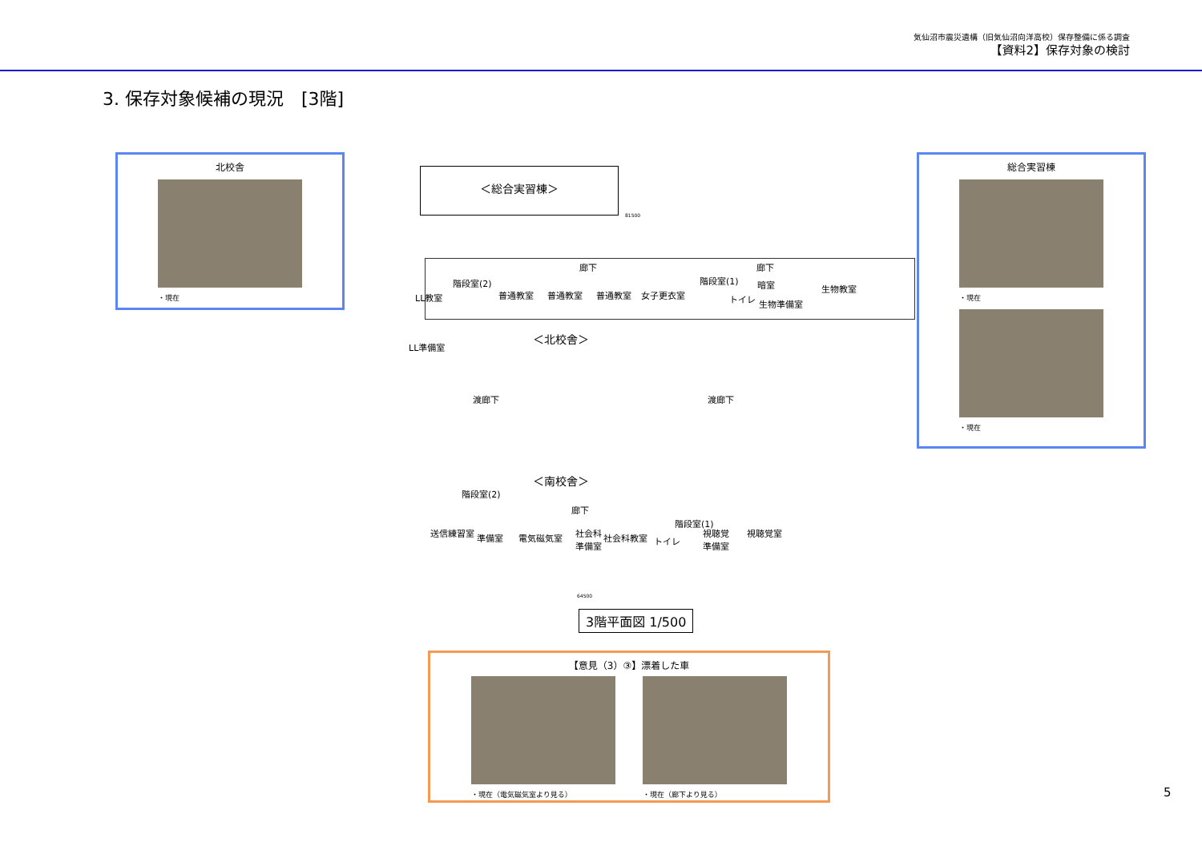気仙沼市震災遺構（旧気仙沼向洋高校）保存整備に係る調査
【資料2】保存対象の検討
3. 保存対象候補の現況　[3階]
北校舎
・現在
総合実習棟
・現在
・現在
＜総合実習棟＞
81500
廊下 廊下
LL教室
階段室(2)
普通教室 普通教室 普通教室 女子更衣室
階段室(1) 暗室
トイレ 生物準備室
生物教室
LL準備室
＜北校舎＞
渡廊下 渡廊下
＜南校舎＞
階段室(2)
廊下
送信練習室 準備室 電気磁気室
社会科
準備室
社会科教室 トイレ
階段室(1)
視聴覚
準備室
視聴覚室
64500
3階平面図 1/500
【意見（3）③】漂着した車
・現在（電気磁気室より見る） ・現在（廊下より見る）
5